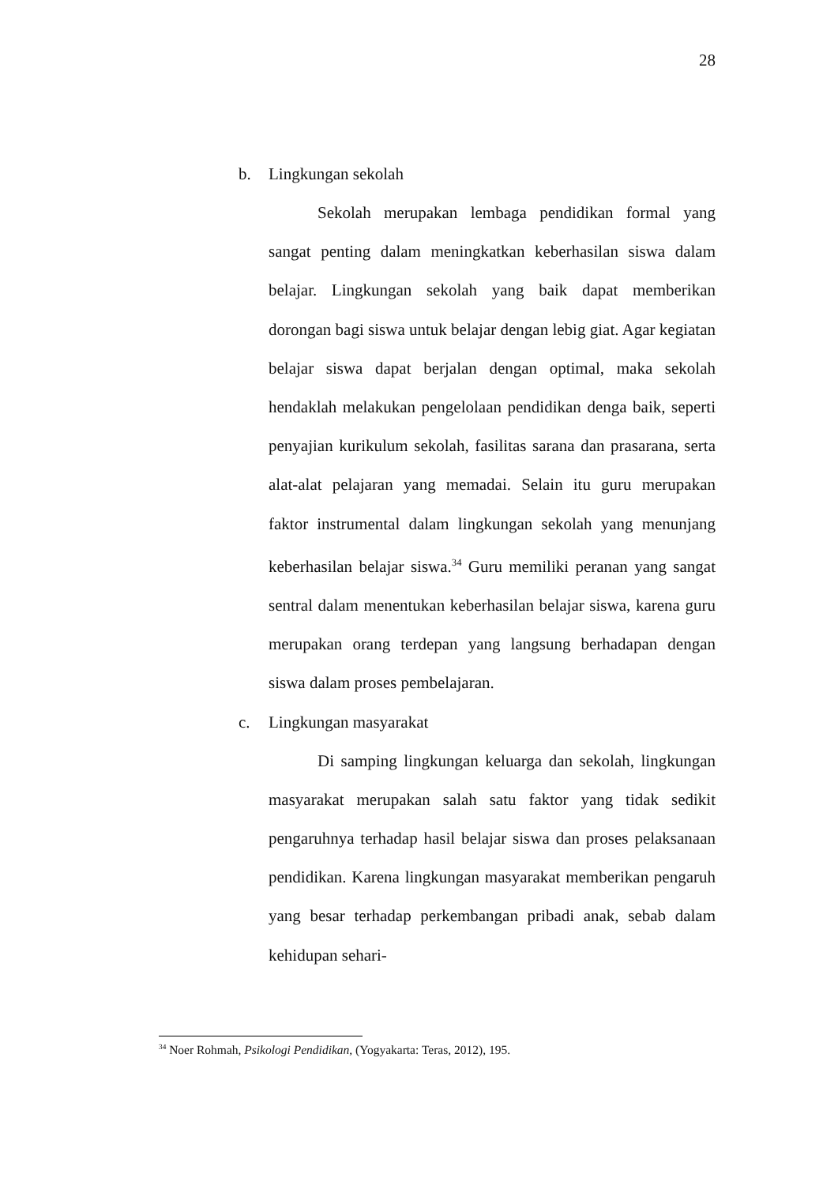28
b. Lingkungan sekolah
Sekolah merupakan lembaga pendidikan formal yang sangat penting dalam meningkatkan keberhasilan siswa dalam belajar. Lingkungan sekolah yang baik dapat memberikan dorongan bagi siswa untuk belajar dengan lebig giat. Agar kegiatan belajar siswa dapat berjalan dengan optimal, maka sekolah hendaklah melakukan pengelolaan pendidikan denga baik, seperti penyajian kurikulum sekolah, fasilitas sarana dan prasarana, serta alat-alat pelajaran yang memadai. Selain itu guru merupakan faktor instrumental dalam lingkungan sekolah yang menunjang keberhasilan belajar siswa.<sup>34</sup> Guru memiliki peranan yang sangat sentral dalam menentukan keberhasilan belajar siswa, karena guru merupakan orang terdepan yang langsung berhadapan dengan siswa dalam proses pembelajaran.
c. Lingkungan masyarakat
Di samping lingkungan keluarga dan sekolah, lingkungan masyarakat merupakan salah satu faktor yang tidak sedikit pengaruhnya terhadap hasil belajar siswa dan proses pelaksanaan pendidikan. Karena lingkungan masyarakat memberikan pengaruh yang besar terhadap perkembangan pribadi anak, sebab dalam kehidupan sehari-
<sup>34</sup> Noer Rohmah, Psikologi Pendidikan, (Yogyakarta: Teras, 2012), 195.